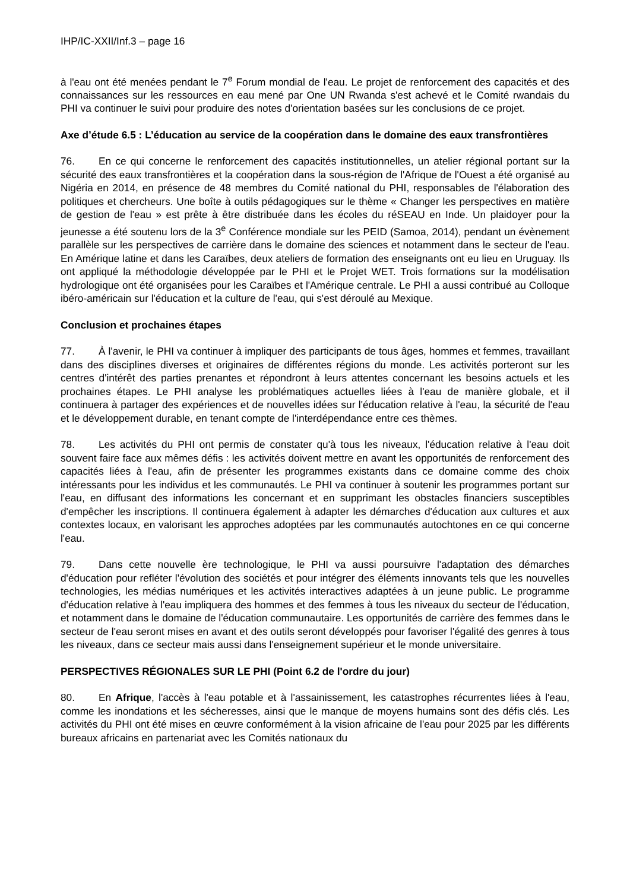IHP/IC-XXII/Inf.3 – page 16
à l'eau ont été menées pendant le 7<sup>e</sup> Forum mondial de l'eau. Le projet de renforcement des capacités et des connaissances sur les ressources en eau mené par One UN Rwanda s'est achevé et le Comité rwandais du PHI va continuer le suivi pour produire des notes d'orientation basées sur les conclusions de ce projet.
Axe d’étude 6.5 : L’éducation au service de la coopération dans le domaine des eaux transfrontières
76. En ce qui concerne le renforcement des capacités institutionnelles, un atelier régional portant sur la sécurité des eaux transfrontières et la coopération dans la sous-région de l'Afrique de l'Ouest a été organisé au Nigéria en 2014, en présence de 48 membres du Comité national du PHI, responsables de l'élaboration des politiques et chercheurs. Une boîte à outils pédagogiques sur le thème « Changer les perspectives en matière de gestion de l'eau » est prête à être distribuée dans les écoles du réSEAU en Inde. Un plaidoyer pour la jeunesse a été soutenu lors de la 3<sup>e</sup> Conférence mondiale sur les PEID (Samoa, 2014), pendant un évènement parallèle sur les perspectives de carrière dans le domaine des sciences et notamment dans le secteur de l'eau. En Amérique latine et dans les Caraïbes, deux ateliers de formation des enseignants ont eu lieu en Uruguay. Ils ont appliqué la méthodologie développée par le PHI et le Projet WET. Trois formations sur la modélisation hydrologique ont été organisées pour les Caraïbes et l'Amérique centrale. Le PHI a aussi contribué au Colloque ibéro-américain sur l'éducation et la culture de l'eau, qui s'est déroulé au Mexique.
Conclusion et prochaines étapes
77. À l'avenir, le PHI va continuer à impliquer des participants de tous âges, hommes et femmes, travaillant dans des disciplines diverses et originaires de différentes régions du monde. Les activités porteront sur les centres d'intérêt des parties prenantes et répondront à leurs attentes concernant les besoins actuels et les prochaines étapes. Le PHI analyse les problématiques actuelles liées à l'eau de manière globale, et il continuera à partager des expériences et de nouvelles idées sur l'éducation relative à l'eau, la sécurité de l'eau et le développement durable, en tenant compte de l'interdépendance entre ces thèmes.
78. Les activités du PHI ont permis de constater qu'à tous les niveaux, l'éducation relative à l'eau doit souvent faire face aux mêmes défis : les activités doivent mettre en avant les opportunités de renforcement des capacités liées à l'eau, afin de présenter les programmes existants dans ce domaine comme des choix intéressants pour les individus et les communautés. Le PHI va continuer à soutenir les programmes portant sur l'eau, en diffusant des informations les concernant et en supprimant les obstacles financiers susceptibles d'empêcher les inscriptions. Il continuera également à adapter les démarches d'éducation aux cultures et aux contextes locaux, en valorisant les approches adoptées par les communautés autochtones en ce qui concerne l'eau.
79. Dans cette nouvelle ère technologique, le PHI va aussi poursuivre l'adaptation des démarches d'éducation pour refléter l'évolution des sociétés et pour intégrer des éléments innovants tels que les nouvelles technologies, les médias numériques et les activités interactives adaptées à un jeune public. Le programme d'éducation relative à l'eau impliquera des hommes et des femmes à tous les niveaux du secteur de l'éducation, et notamment dans le domaine de l'éducation communautaire. Les opportunités de carrière des femmes dans le secteur de l'eau seront mises en avant et des outils seront développés pour favoriser l'égalité des genres à tous les niveaux, dans ce secteur mais aussi dans l'enseignement supérieur et le monde universitaire.
PERSPECTIVES RÉGIONALES SUR LE PHI (Point 6.2 de l'ordre du jour)
80. En Afrique, l'accès à l'eau potable et à l'assainissement, les catastrophes récurrentes liées à l'eau, comme les inondations et les sécheresses, ainsi que le manque de moyens humains sont des défis clés. Les activités du PHI ont été mises en œuvre conformément à la vision africaine de l'eau pour 2025 par les différents bureaux africains en partenariat avec les Comités nationaux du